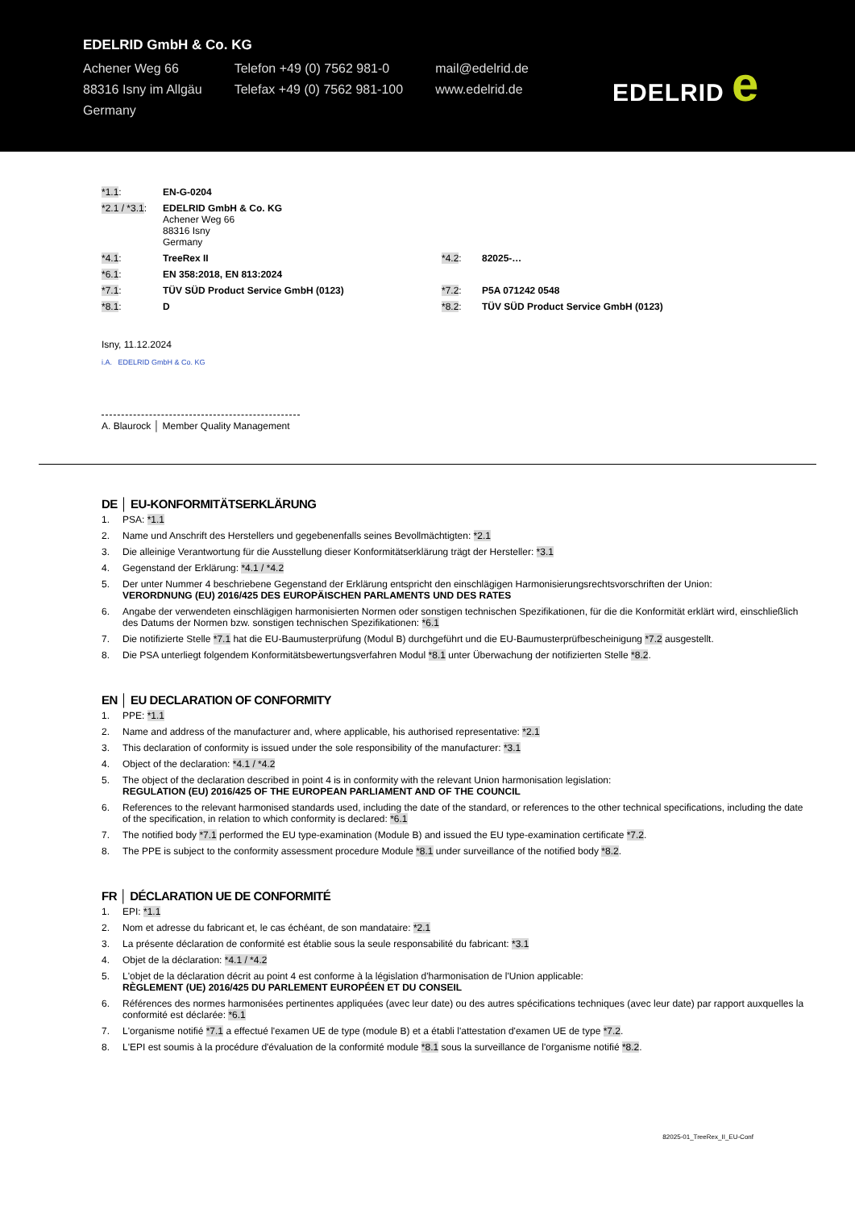EDELRID GmbH & Co. KG
Achener Weg 66
88316 Isny im Allgäu
Germany
Telefon +49 (0) 7562 981-0
Telefax +49 (0) 7562 981-100
mail@edelrid.de
www.edelrid.de
EDELRID e
| *1.1 : | EN-G-0204 | | |
| *2.1 / *3.1 : | EDELRID GmbH & Co. KG Achener Weg 66 88316 Isny Germany | | |
| *4.1 : | TreeRex II | *4.2 : | 82025-… |
| *6.1 : | EN 358:2018, EN 813:2024 | | |
| *7.1 : | TÜV SÜD Product Service GmbH (0123) | *7.2 : | P5A 071242 0548 |
| *8.1 : | D | *8.2 : | TÜV SÜD Product Service GmbH (0123) |
Isny, 11.12.2024
i.A. EDELRID GmbH & Co. KG
A. Blaurock │ Member Quality Management
DE │ EU-KONFORMITÄTSERKLÄRUNG
1. PSA: *1.1
2. Name und Anschrift des Herstellers und gegebenenfalls seines Bevollmächtigten: *2.1
3. Die alleinige Verantwortung für die Ausstellung dieser Konformitätserklärung trägt der Hersteller: *3.1
4. Gegenstand der Erklärung: *4.1 / *4.2
5. Der unter Nummer 4 beschriebene Gegenstand der Erklärung entspricht den einschlägigen Harmonisierungsrechtsvorschriften der Union:
VERORDNUNG (EU) 2016/425 DES EUROPÄISCHEN PARLAMENTS UND DES RATES
6. Angabe der verwendeten einschlägigen harmonisierten Normen oder sonstigen technischen Spezifikationen, für die die Konformität erklärt wird, einschließlich des Datums der Normen bzw. sonstigen technischen Spezifikationen: *6.1
7. Die notifizierte Stelle *7.1 hat die EU-Baumusterprüfung (Modul B) durchgeführt und die EU-Baumusterprüfbescheinigung *7.2 ausgestellt.
8. Die PSA unterliegt folgendem Konformitätsbewertungsverfahren Modul *8.1 unter Überwachung der notifizierten Stelle *8.2.
EN │ EU DECLARATION OF CONFORMITY
1. PPE: *1.1
2. Name and address of the manufacturer and, where applicable, his authorised representative: *2.1
3. This declaration of conformity is issued under the sole responsibility of the manufacturer: *3.1
4. Object of the declaration: *4.1 / *4.2
5. The object of the declaration described in point 4 is in conformity with the relevant Union harmonisation legislation:
REGULATION (EU) 2016/425 OF THE EUROPEAN PARLIAMENT AND OF THE COUNCIL
6. References to the relevant harmonised standards used, including the date of the standard, or references to the other technical specifications, including the date of the specification, in relation to which conformity is declared: *6.1
7. The notified body *7.1 performed the EU type-examination (Module B) and issued the EU type-examination certificate *7.2.
8. The PPE is subject to the conformity assessment procedure Module *8.1 under surveillance of the notified body *8.2.
FR │ DÉCLARATION UE DE CONFORMITÉ
1. EPI: *1.1
2. Nom et adresse du fabricant et, le cas échéant, de son mandataire: *2.1
3. La présente déclaration de conformité est établie sous la seule responsabilité du fabricant: *3.1
4. Objet de la déclaration: *4.1 / *4.2
5. L'objet de la déclaration décrit au point 4 est conforme à la législation d'harmonisation de l'Union applicable:
RÈGLEMENT (UE) 2016/425 DU PARLEMENT EUROPÉEN ET DU CONSEIL
6. Références des normes harmonisées pertinentes appliquées (avec leur date) ou des autres spécifications techniques (avec leur date) par rapport auxquelles la conformité est déclarée: *6.1
7. L'organisme notifié *7.1 a effectué l'examen UE de type (module B) et a établi l'attestation d'examen UE de type *7.2.
8. L'EPI est soumis à la procédure d'évaluation de la conformité module *8.1 sous la surveillance de l'organisme notifié *8.2.
82025-01_TreeRex_II_EU-Conf